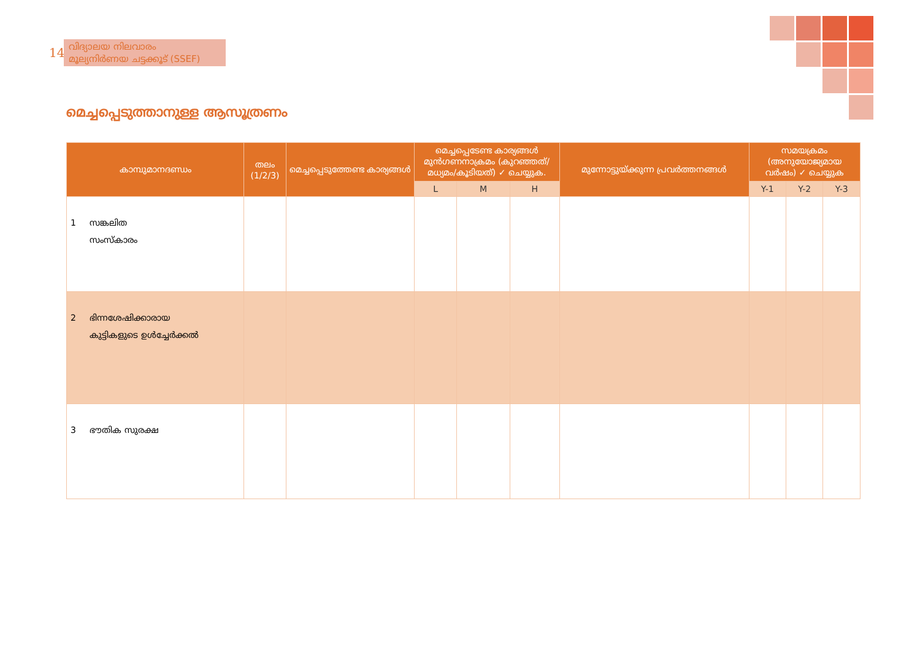140
വിദ്യാലയ നിലവാരം
മൂല്യനിർണയ ചട്ടക്കൂട് (SSEF)
മെച്ചപ്പെടുത്താനുള്ള ആസൂത്രണം
| കാമ്പുമാനദണ്ഡം | തലം (1/2/3) | മെച്ചപ്പെടുത്തേണ്ട കാര്യങ്ങൾ | മെച്ചപ്പെടേണ്ട കാര്യങ്ങൾ മുൻഗണനാക്രമം (കുറഞ്ഞത്/മധ്യമം/കൂടിയത്) ✓ ചെയ്യുക. | | | മുന്നോട്ടുയ്ക്കുന്ന പ്രവർത്തനങ്ങൾ | സമയക്രമം (അനുയോജ്യമായ വർഷം) ✓ ചെയ്യുക | | |
| --- | --- | --- | --- | --- | --- | --- | --- | --- | --- |
| | | | L | M | H | | Y-1 | Y-2 | Y-3 |
| 1 സങ്കലിത സംസ്കാരം | | | | | | | | | |
| 2 ഭിന്നശേഷിക്കാരായ കുട്ടികളുടെ ഉൾച്ചേർക്കൽ | | | | | | | | | |
| 3 ഭൗതിക സുരക്ഷ | | | | | | | | | |